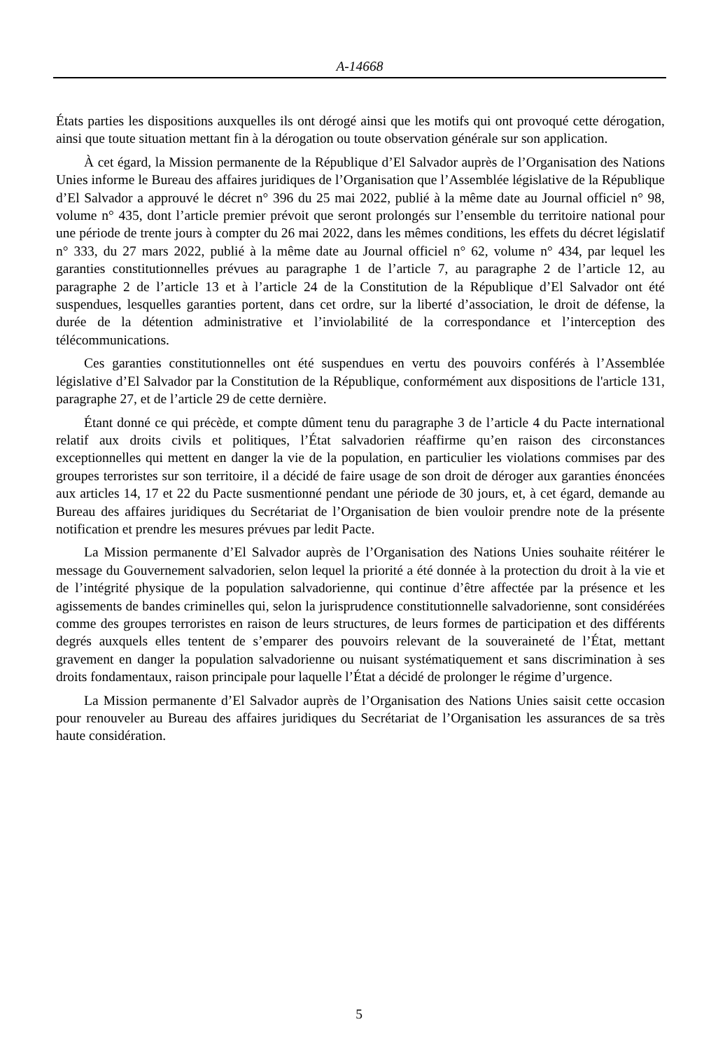A-14668
États parties les dispositions auxquelles ils ont dérogé ainsi que les motifs qui ont provoqué cette dérogation, ainsi que toute situation mettant fin à la dérogation ou toute observation générale sur son application.
À cet égard, la Mission permanente de la République d’El Salvador auprès de l’Organisation des Nations Unies informe le Bureau des affaires juridiques de l’Organisation que l’Assemblée législative de la République d’El Salvador a approuvé le décret n° 396 du 25 mai 2022, publié à la même date au Journal officiel n° 98, volume n° 435, dont l’article premier prévoit que seront prolongés sur l’ensemble du territoire national pour une période de trente jours à compter du 26 mai 2022, dans les mêmes conditions, les effets du décret législatif n° 333, du 27 mars 2022, publié à la même date au Journal officiel n° 62, volume n° 434, par lequel les garanties constitutionnelles prévues au paragraphe 1 de l’article 7, au paragraphe 2 de l’article 12, au paragraphe 2 de l’article 13 et à l’article 24 de la Constitution de la République d’El Salvador ont été suspendues, lesquelles garanties portent, dans cet ordre, sur la liberté d’association, le droit de défense, la durée de la détention administrative et l’inviolabilité de la correspondance et l’interception des télécommunications.
Ces garanties constitutionnelles ont été suspendues en vertu des pouvoirs conférés à l’Assemblée législative d’El Salvador par la Constitution de la République, conformément aux dispositions de l'article 131, paragraphe 27, et de l’article 29 de cette dernière.
Étant donné ce qui précède, et compte dûment tenu du paragraphe 3 de l’article 4 du Pacte international relatif aux droits civils et politiques, l’État salvadorien réaffirme qu’en raison des circonstances exceptionnelles qui mettent en danger la vie de la population, en particulier les violations commises par des groupes terroristes sur son territoire, il a décidé de faire usage de son droit de déroger aux garanties énoncées aux articles 14, 17 et 22 du Pacte susmentionné pendant une période de 30 jours, et, à cet égard, demande au Bureau des affaires juridiques du Secrétariat de l’Organisation de bien vouloir prendre note de la présente notification et prendre les mesures prévues par ledit Pacte.
La Mission permanente d’El Salvador auprès de l’Organisation des Nations Unies souhaite réitérer le message du Gouvernement salvadorien, selon lequel la priorité a été donnée à la protection du droit à la vie et de l’intégrité physique de la population salvadorienne, qui continue d’être affectée par la présence et les agissements de bandes criminelles qui, selon la jurisprudence constitutionnelle salvadorienne, sont considérées comme des groupes terroristes en raison de leurs structures, de leurs formes de participation et des différents degrés auxquels elles tentent de s’emparer des pouvoirs relevant de la souveraineté de l’État, mettant gravement en danger la population salvadorienne ou nuisant systématiquement et sans discrimination à ses droits fondamentaux, raison principale pour laquelle l’État a décidé de prolonger le régime d’urgence.
La Mission permanente d’El Salvador auprès de l’Organisation des Nations Unies saisit cette occasion pour renouveler au Bureau des affaires juridiques du Secrétariat de l’Organisation les assurances de sa très haute considération.
5